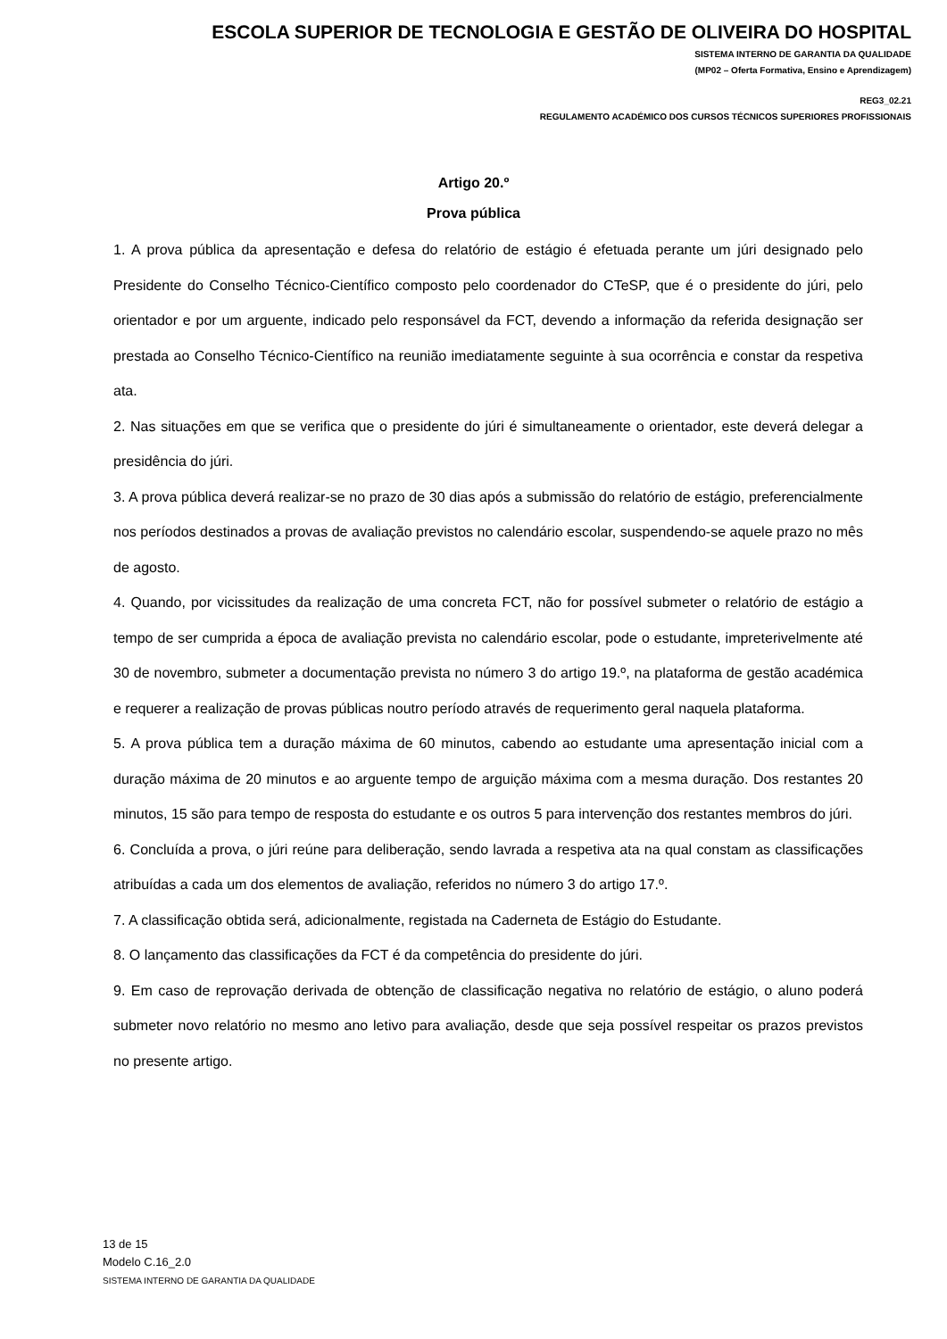ESCOLA SUPERIOR DE TECNOLOGIA E GESTÃO DE OLIVEIRA DO HOSPITAL
SISTEMA INTERNO DE GARANTIA DA QUALIDADE
(MP02 – Oferta Formativa, Ensino e Aprendizagem)
REG3_02.21
REGULAMENTO ACADÉMICO DOS CURSOS TÉCNICOS SUPERIORES PROFISSIONAIS
Artigo 20.º
Prova pública
1. A prova pública da apresentação e defesa do relatório de estágio é efetuada perante um júri designado pelo Presidente do Conselho Técnico-Científico composto pelo coordenador do CTeSP, que é o presidente do júri, pelo orientador e por um arguente, indicado pelo responsável da FCT, devendo a informação da referida designação ser prestada ao Conselho Técnico-Científico na reunião imediatamente seguinte à sua ocorrência e constar da respetiva ata.
2. Nas situações em que se verifica que o presidente do júri é simultaneamente o orientador, este deverá delegar a presidência do júri.
3. A prova pública deverá realizar-se no prazo de 30 dias após a submissão do relatório de estágio, preferencialmente nos períodos destinados a provas de avaliação previstos no calendário escolar, suspendendo-se aquele prazo no mês de agosto.
4. Quando, por vicissitudes da realização de uma concreta FCT, não for possível submeter o relatório de estágio a tempo de ser cumprida a época de avaliação prevista no calendário escolar, pode o estudante, impreterivelmente até 30 de novembro, submeter a documentação prevista no número 3 do artigo 19.º, na plataforma de gestão académica e requerer a realização de provas públicas noutro período através de requerimento geral naquela plataforma.
5. A prova pública tem a duração máxima de 60 minutos, cabendo ao estudante uma apresentação inicial com a duração máxima de 20 minutos e ao arguente tempo de arguição máxima com a mesma duração. Dos restantes 20 minutos, 15 são para tempo de resposta do estudante e os outros 5 para intervenção dos restantes membros do júri.
6. Concluída a prova, o júri reúne para deliberação, sendo lavrada a respetiva ata na qual constam as classificações atribuídas a cada um dos elementos de avaliação, referidos no número 3 do artigo 17.º.
7. A classificação obtida será, adicionalmente, registada na Caderneta de Estágio do Estudante.
8. O lançamento das classificações da FCT é da competência do presidente do júri.
9. Em caso de reprovação derivada de obtenção de classificação negativa no relatório de estágio, o aluno poderá submeter novo relatório no mesmo ano letivo para avaliação, desde que seja possível respeitar os prazos previstos no presente artigo.
13 de 15
Modelo C.16_2.0
SISTEMA INTERNO DE GARANTIA DA QUALIDADE